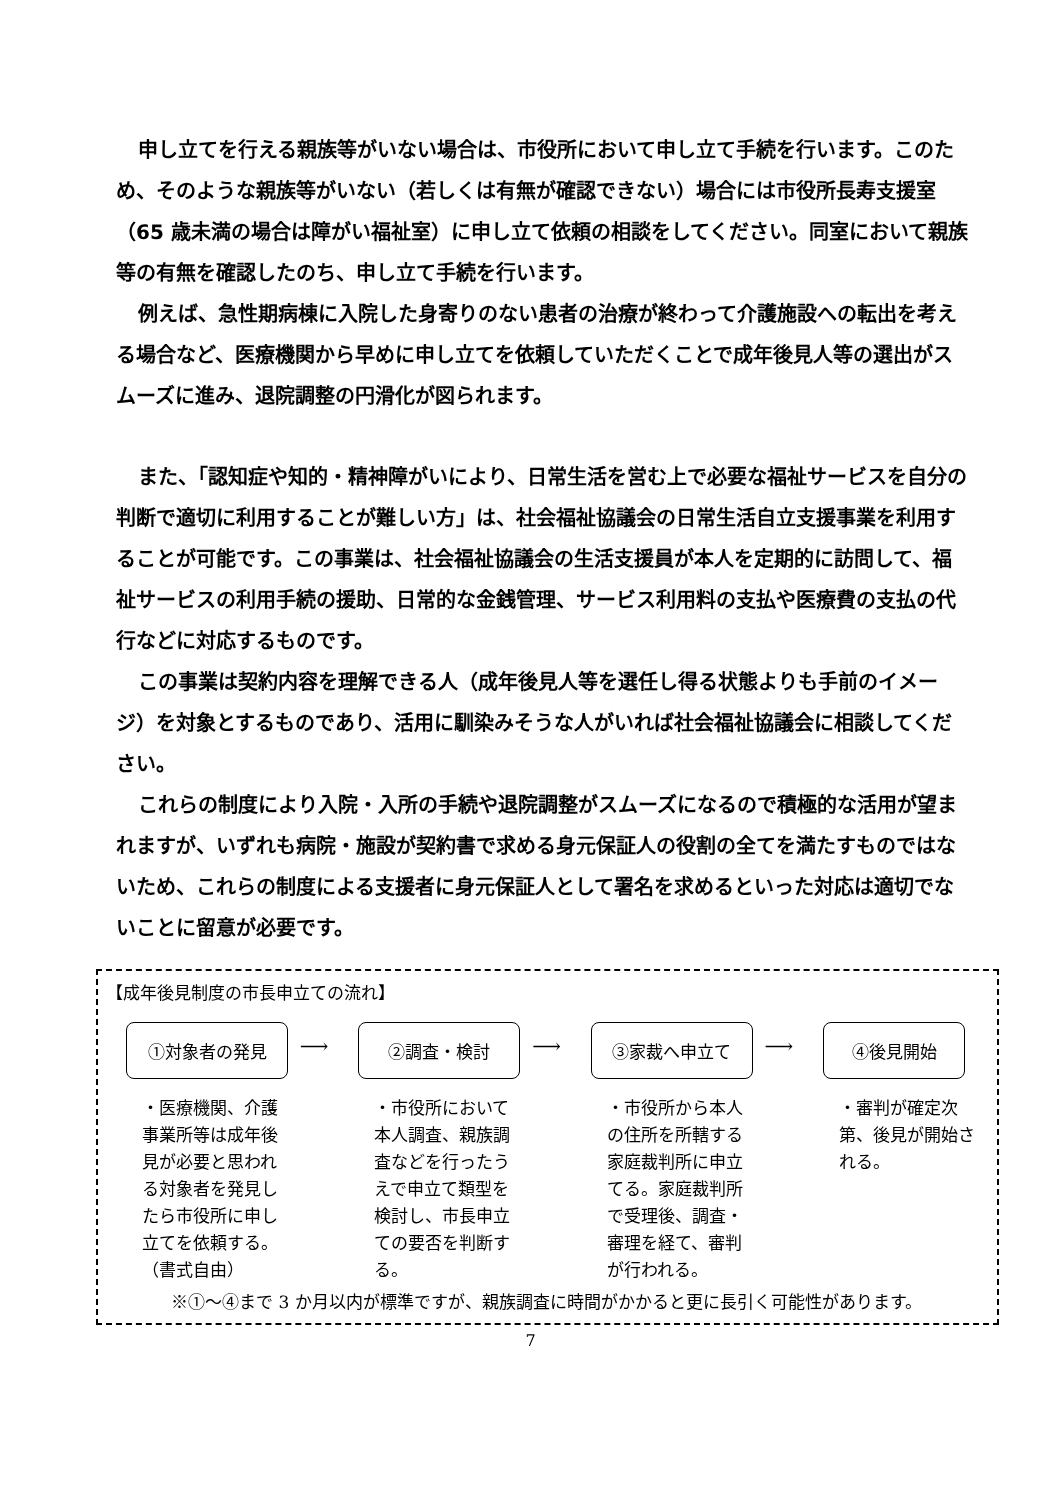申し立てを行える親族等がいない場合は、市役所において申し立て手続を行います。このため、そのような親族等がいない（若しくは有無が確認できない）場合には市役所長寿支援室（65 歳未満の場合は障がい福祉室）に申し立て依頼の相談をしてください。同室において親族等の有無を確認したのち、申し立て手続を行います。
例えば、急性期病棟に入院した身寄りのない患者の治療が終わって介護施設への転出を考える場合など、医療機関から早めに申し立てを依頼していただくことで成年後見人等の選出がスムーズに進み、退院調整の円滑化が図られます。
また、「認知症や知的・精神障がいにより、日常生活を営む上で必要な福祉サービスを自分の判断で適切に利用することが難しい方」は、社会福祉協議会の日常生活自立支援事業を利用することが可能です。この事業は、社会福祉協議会の生活支援員が本人を定期的に訪問して、福祉サービスの利用手続の援助、日常的な金銭管理、サービス利用料の支払や医療費の支払の代行などに対応するものです。
この事業は契約内容を理解できる人（成年後見人等を選任し得る状態よりも手前のイメージ）を対象とするものであり、活用に馴染みそうな人がいれば社会福祉協議会に相談してください。
これらの制度により入院・入所の手続や退院調整がスムーズになるので積極的な活用が望まれますが、いずれも病院・施設が契約書で求める身元保証人の役割の全てを満たすものではないため、これらの制度による支援者に身元保証人として署名を求めるといった対応は適切でないことに留意が必要です。
【成年後見制度の市長申立ての流れ】
①対象者の発見
・医療機関、介護事業所等は成年後見が必要と思われる対象者を発見したら市役所に申し立てを依頼する。（書式自由）
⟶
②調査・検討
・市役所において本人調査、親族調査などを行ったうえで申立て類型を検討し、市長申立ての要否を判断する。
⟶
③家裁へ申立て
・市役所から本人の住所を所轄する家庭裁判所に申立てる。家庭裁判所で受理後、調査・審理を経て、審判が行われる。
⟶
④後見開始
・審判が確定次第、後見が開始される。
※①～④まで 3 か月以内が標準ですが、親族調査に時間がかかると更に長引く可能性があります。
7